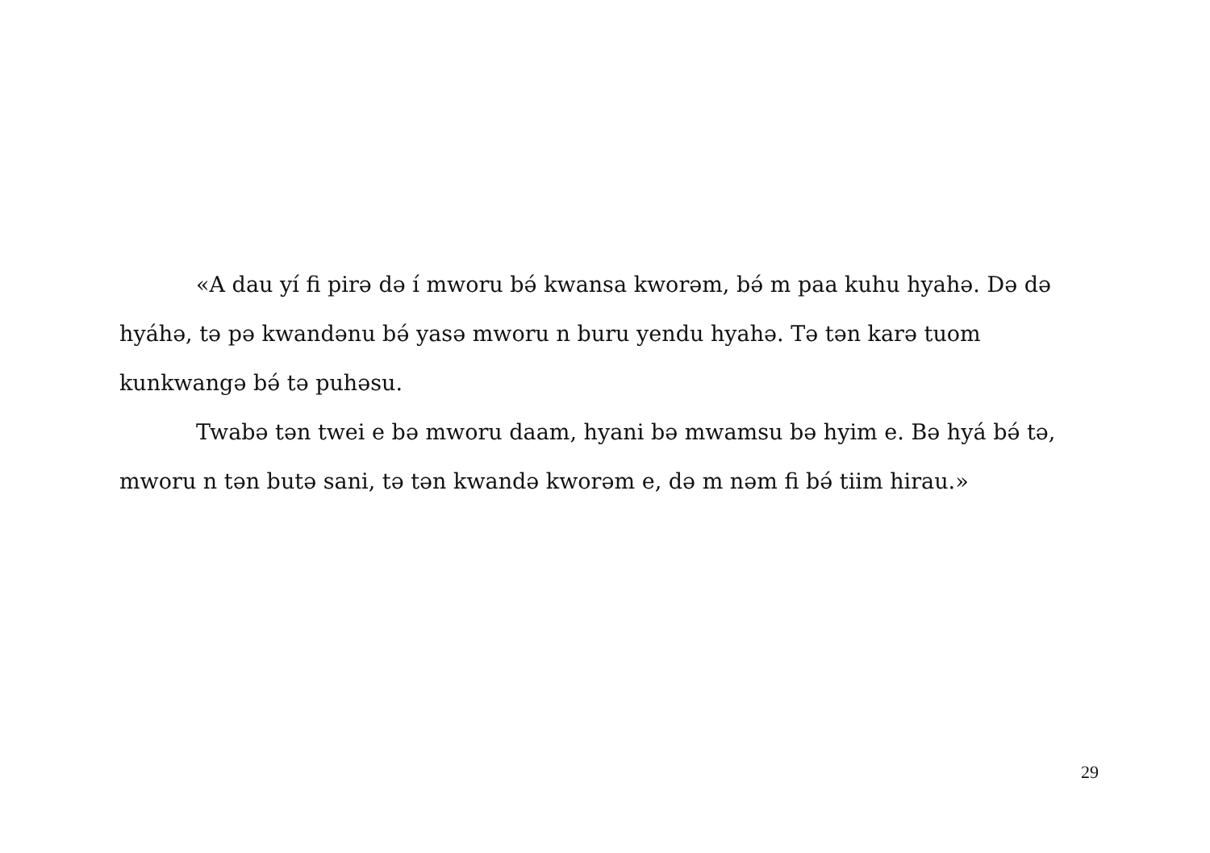«A dau yí fi pirə də í mworu bə́ kwansa kworəm, bə́ m paa kuhu hyahə. Də də hyáhə, tə pə kwandənu bə́ yasə mworu n buru yendu hyahə. Tə tən karə tuom kunkwangə bə́ tə puhəsu.
Twabə tən twei e bə mworu daam, hyani bə mwamsu bə hyim e. Bə hyá bə́ tə, mworu n tən butə sani, tə tən kwandə kworəm e, də m nəm fi bə́ tiim hirau.»
29